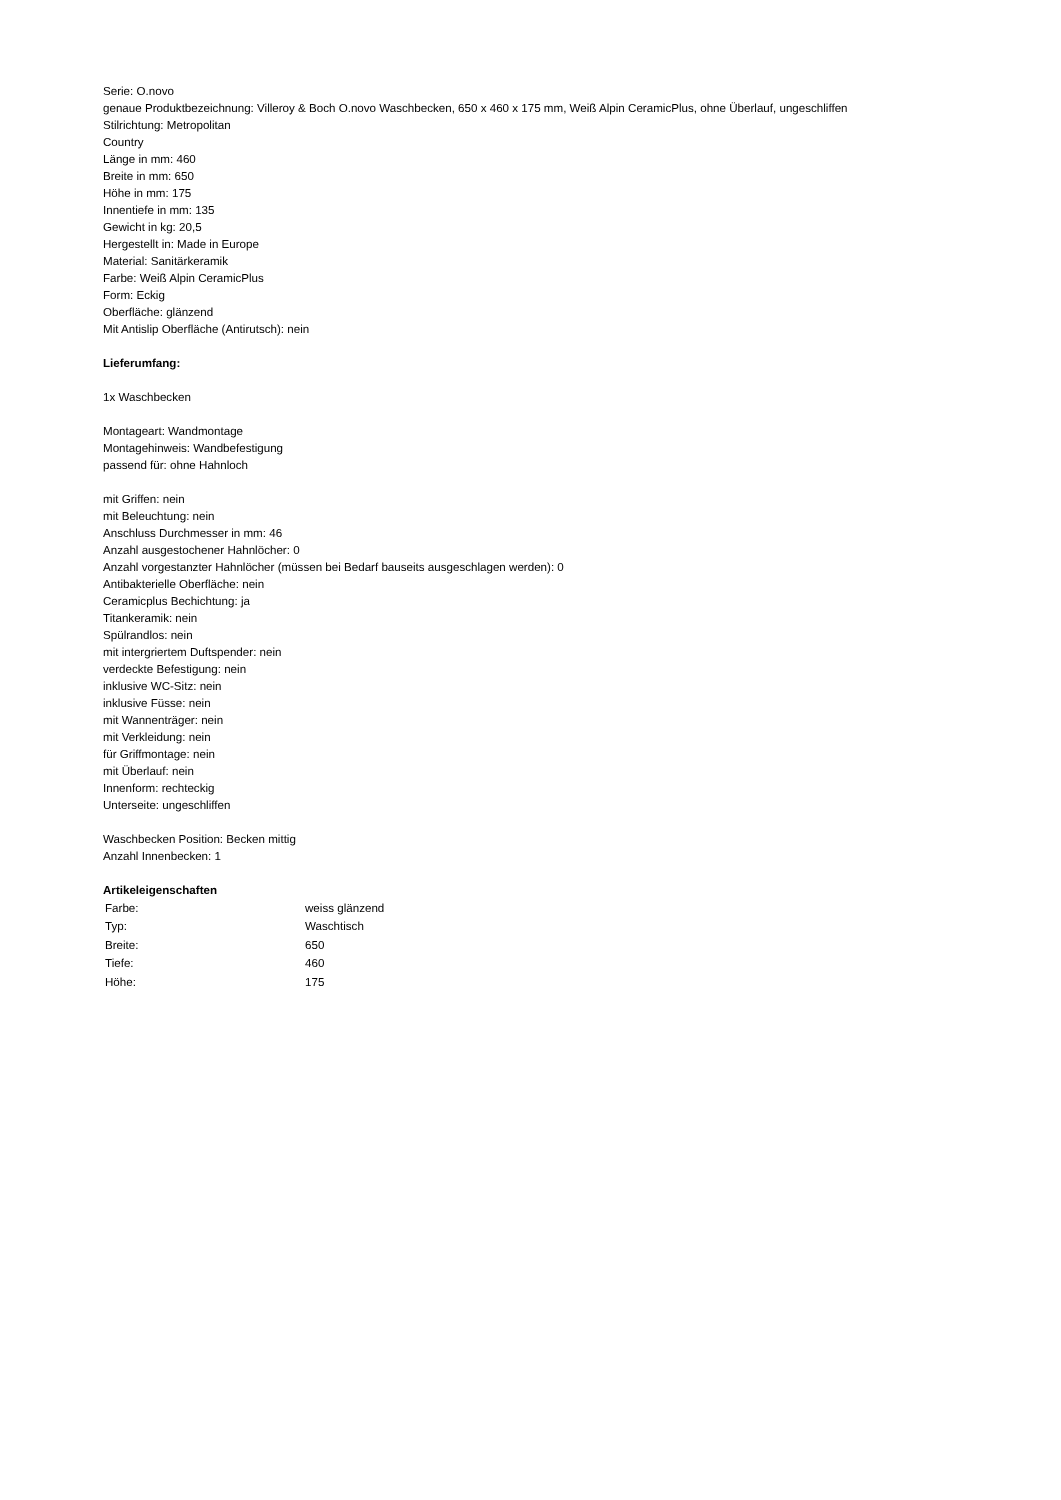Serie: O.novo
genaue Produktbezeichnung: Villeroy & Boch O.novo Waschbecken, 650 x 460 x 175 mm, Weiß Alpin CeramicPlus, ohne Überlauf, ungeschliffen
Stilrichtung: Metropolitan
Country
Länge in mm: 460
Breite in mm: 650
Höhe in mm: 175
Innentiefe in mm: 135
Gewicht in kg: 20,5
Hergestellt in: Made in Europe
Material: Sanitärkeramik
Farbe: Weiß Alpin CeramicPlus
Form: Eckig
Oberfläche: glänzend
Mit Antislip Oberfläche (Antirutsch): nein
Lieferumfang:
1x Waschbecken
Montageart: Wandmontage
Montagehinweis: Wandbefestigung
passend für: ohne Hahnloch
mit Griffen: nein
mit Beleuchtung: nein
Anschluss Durchmesser in mm: 46
Anzahl ausgestochener Hahnlöcher: 0
Anzahl vorgestanzter Hahnlöcher (müssen bei Bedarf bauseits ausgeschlagen werden): 0
Antibakterielle Oberfläche: nein
Ceramicplus Bechichtung: ja
Titankeramik: nein
Spülrandlos: nein
mit intergriertem Duftspender: nein
verdeckte Befestigung: nein
inklusive WC-Sitz: nein
inklusive Füsse: nein
mit Wannenträger: nein
mit Verkleidung: nein
für Griffmontage: nein
mit Überlauf: nein
Innenform: rechteckig
Unterseite: ungeschliffen
Waschbecken Position: Becken mittig
Anzahl Innenbecken: 1
Artikeleigenschaften
| Farbe: | weiss glänzend |
| Typ: | Waschtisch |
| Breite: | 650 |
| Tiefe: | 460 |
| Höhe: | 175 |